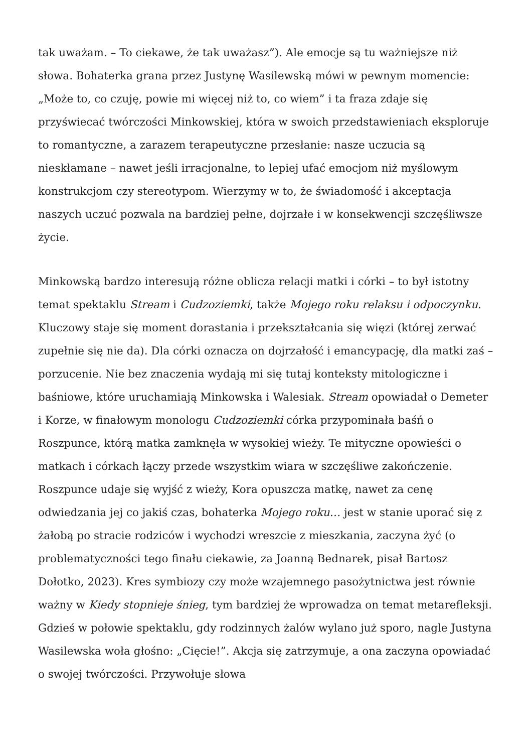tak uważam. – To ciekawe, że tak uważasz”). Ale emocje są tu ważniejsze niż słowa. Bohaterka grana przez Justynę Wasilewską mówi w pewnym momencie: „Może to, co czuję, powie mi więcej niż to, co wiem” i ta fraza zdaje się przyświecać twórczości Minkowskiej, która w swoich przedstawieniach eksploruje to romantyczne, a zarazem terapeutyczne przesłanie: nasze uczucia są nieskłamane – nawet jeśli irracjonalne, to lepiej ufać emocjom niż myślowym konstrukcjom czy stereotypom. Wierzymy w to, że świadomość i akceptacja naszych uczuć pozwala na bardziej pełne, dojrzałe i w konsekwencji szczęśliwsze życie.
Minkowską bardzo interesują różne oblicza relacji matki i córki – to był istotny temat spektaklu Stream i Cudzoziemki, także Mojego roku relaksu i odpoczynku. Kluczowy staje się moment dorastania i przekształcania się więzi (której zerwać zupełnie się nie da). Dla córki oznacza on dojrzałość i emancypację, dla matki zaś – porzucenie. Nie bez znaczenia wydają mi się tutaj konteksty mitologiczne i baśniowe, które uruchamiają Minkowska i Walesiak. Stream opowiadał o Demeter i Korze, w finałowym monologu Cudzoziemki córka przypominała baśń o Roszpunce, którą matka zamknęła w wysokiej wieży. Te mityczne opowieści o matkach i córkach łączy przede wszystkim wiara w szczęśliwe zakończenie. Roszpunce udaje się wyjść z wieży, Kora opuszcza matkę, nawet za cenę odwiedzania jej co jakiś czas, bohaterka Mojego roku… jest w stanie uporać się z żałobą po stracie rodziców i wychodzi wreszcie z mieszkania, zaczyna żyć (o problematyczności tego finału ciekawie, za Joanną Bednarek, pisał Bartosz Dołotko, 2023). Kres symbiozy czy może wzajemnego pasożytnictwa jest równie ważny w Kiedy stopnieje śnieg, tym bardziej że wprowadza on temat metarefleksji. Gdzieś w połowie spektaklu, gdy rodzinnych żalów wylano już sporo, nagle Justyna Wasilewska woła głośno: „Cięcie!”. Akcja się zatrzymuje, a ona zaczyna opowiadać o swojej twórczości. Przywołuje słowa